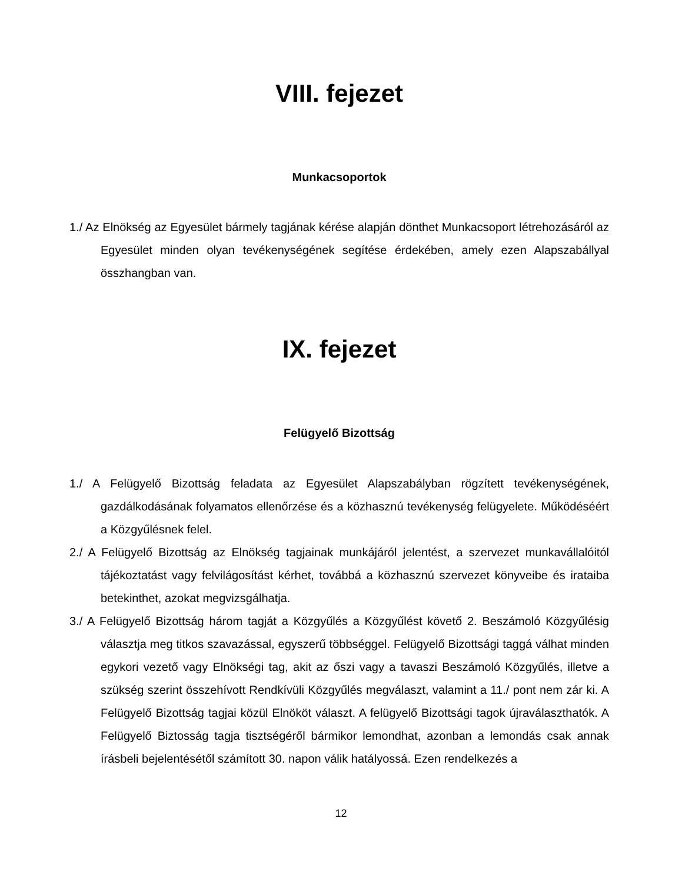VIII. fejezet
Munkacsoportok
1./ Az Elnökség az Egyesület bármely tagjának kérése alapján dönthet Munkacsoport létrehozásáról az Egyesület minden olyan tevékenységének segítése érdekében, amely ezen Alapszabállyal összhangban van.
IX. fejezet
Felügyelő Bizottság
1./ A Felügyelő Bizottság feladata az Egyesület Alapszabályban rögzített tevékenységének, gazdálkodásának folyamatos ellenőrzése és a közhasznú tevékenység felügyelete. Működéséért a Közgyűlésnek felel.
2./ A Felügyelő Bizottság az Elnökség tagjainak munkájáról jelentést, a szervezet munkavállalóitól tájékoztatást vagy felvilágosítást kérhet, továbbá a közhasznú szervezet könyveibe és irataiba betekinthet, azokat megvizsgálhatja.
3./ A Felügyelő Bizottság három tagját a Közgyűlés a Közgyűlést követő 2. Beszámoló Közgyűlésig választja meg titkos szavazással, egyszerű többséggel. Felügyelő Bizottsági taggá válhat minden egykori vezető vagy Elnökségi tag, akit az őszi vagy a tavaszi Beszámoló Közgyűlés, illetve a szükség szerint összehívott Rendkívüli Közgyűlés megválaszt, valamint a 11./ pont nem zár ki. A Felügyelő Bizottság tagjai közül Elnököt választ. A felügyelő Bizottsági tagok újraválaszthatók. A Felügyelő Biztosság tagja tisztségéről bármikor lemondhat, azonban a lemondás csak annak írásbeli bejelentésétől számított 30. napon válik hatályossá. Ezen rendelkezés a
12